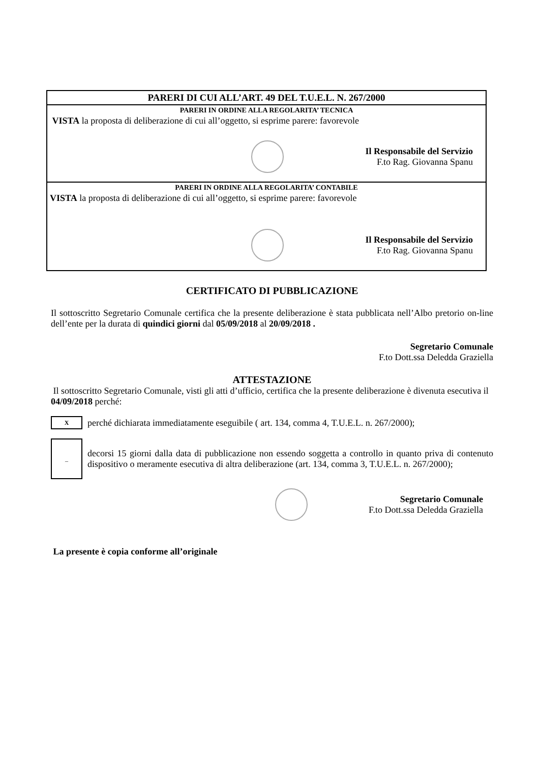PARERI DI CUI ALL’ART. 49 DEL T.U.E.L. N. 267/2000
PARERI IN ORDINE ALLA REGOLARITA’ TECNICA
VISTA la proposta di deliberazione di cui all’oggetto, si esprime parere: favorevole
Il Responsabile del Servizio
F.to Rag. Giovanna Spanu
PARERI IN ORDINE ALLA REGOLARITA’ CONTABILE
VISTA la proposta di deliberazione di cui all’oggetto, si esprime parere: favorevole
Il Responsabile del Servizio
F.to Rag. Giovanna Spanu
CERTIFICATO DI PUBBLICAZIONE
Il sottoscritto Segretario Comunale certifica che la presente deliberazione è stata pubblicata nell’Albo pretorio on-line dell’ente per la durata di quindici giorni dal 05/09/2018 al 20/09/2018 .
Segretario Comunale
F.to Dott.ssa Deledda Graziella
ATTESTAZIONE
Il sottoscritto Segretario Comunale, visti gli atti d’ufficio, certifica che la presente deliberazione è divenuta esecutiva il 04/09/2018 perché:
X
perché dichiarata immediatamente eseguibile ( art. 134, comma 4, T.U.E.L. n. 267/2000);
_
decorsi 15 giorni dalla data di pubblicazione non essendo soggetta a controllo in quanto priva di contenuto dispositivo o meramente esecutiva di altra deliberazione (art. 134, comma 3, T.U.E.L. n. 267/2000);
Segretario Comunale
F.to Dott.ssa Deledda Graziella
La presente è copia conforme all’originale